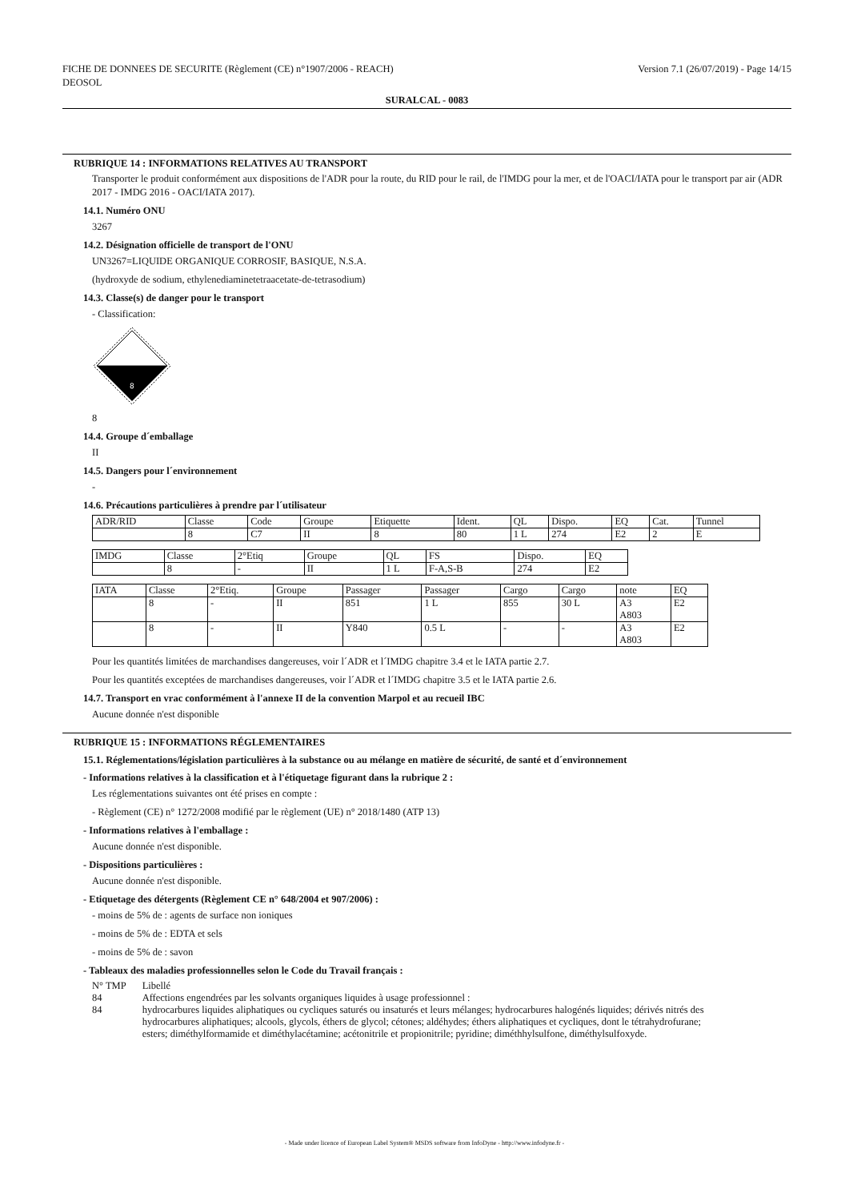FICHE DE DONNEES DE SECURITE (Règlement (CE) n°1907/2006 - REACH)
DEOSOL
Version 7.1 (26/07/2019) - Page 14/15
SURALCAL - 0083
RUBRIQUE 14 : INFORMATIONS RELATIVES AU TRANSPORT
Transporter le produit conformément aux dispositions de l'ADR pour la route, du RID pour le rail, de l'IMDG pour la mer, et de l'OACI/IATA pour le transport par air (ADR 2017 - IMDG 2016 - OACI/IATA 2017).
14.1. Numéro ONU
3267
14.2. Désignation officielle de transport de l'ONU
UN3267=LIQUIDE ORGANIQUE CORROSIF, BASIQUE, N.S.A.
(hydroxyde de sodium, ethylenediaminetetraacetate-de-tetrasodium)
14.3. Classe(s) de danger pour le transport
- Classification:
8
8
14.4. Groupe d´emballage
II
14.5. Dangers pour l´environnement
-
14.6. Précautions particulières à prendre par l´utilisateur
| ADR/RID | Classe | Code | Groupe | Etiquette | Ident. | QL | Dispo. | EQ | Cat. | Tunnel |
| | 8 | C7 | II | 8 | 80 | 1 L | 274 | E2 | 2 | E |
| IMDG | Classe | 2°Etiq | Groupe | QL | FS | Dispo. | EQ |
| | 8 | - | II | 1 L | F-A,S-B | 274 | E2 |
| IATA | Classe | 2°Etiq. | Groupe | Passager | Passager | Cargo | Cargo | note | EQ |
| | 8 | - | II | 851 | 1 L | 855 | 30 L | A3 A803 | E2 |
| | 8 | - | II | Y840 | 0.5 L | - | - | A3 A803 | E2 |
Pour les quantités limitées de marchandises dangereuses, voir l´ADR et l´IMDG chapitre 3.4 et le IATA partie 2.7.
Pour les quantités exceptées de marchandises dangereuses, voir l´ADR et l´IMDG chapitre 3.5 et le IATA partie 2.6.
14.7. Transport en vrac conformément à l'annexe II de la convention Marpol et au recueil IBC
Aucune donnée n'est disponible
RUBRIQUE 15 : INFORMATIONS RÉGLEMENTAIRES
15.1. Réglementations/législation particulières à la substance ou au mélange en matière de sécurité, de santé et d´environnement
- Informations relatives à la classification et à l'étiquetage figurant dans la rubrique 2 :
Les réglementations suivantes ont été prises en compte :
- Règlement (CE) n° 1272/2008 modifié par le règlement (UE) n° 2018/1480 (ATP 13)
- Informations relatives à l'emballage :
Aucune donnée n'est disponible.
- Dispositions particulières :
Aucune donnée n'est disponible.
- Etiquetage des détergents (Règlement CE n° 648/2004 et 907/2006) :
- moins de 5% de : agents de surface non ioniques
- moins de 5% de : EDTA et sels
- moins de 5% de : savon
- Tableaux des maladies professionnelles selon le Code du Travail français :
| N° TMP | Libellé |
| 84 | Affections engendrées par les solvants organiques liquides à usage professionnel : |
| 84 | hydrocarbures liquides aliphatiques ou cycliques saturés ou insaturés et leurs mélanges; hydrocarbures halogénés liquides; dérivés nitrés des hydrocarbures aliphatiques; alcools, glycols, éthers de glycol; cétones; aldéhydes; éthers aliphatiques et cycliques, dont le tétrahydrofurane; esters; diméthylformamide et diméthylacétamine; acétonitrile et propionitrile; pyridine; diméthhylsulfone, diméthylsulfoxyde. |
- Made under licence of European Label System® MSDS software from InfoDyne - http://www.infodyne.fr -